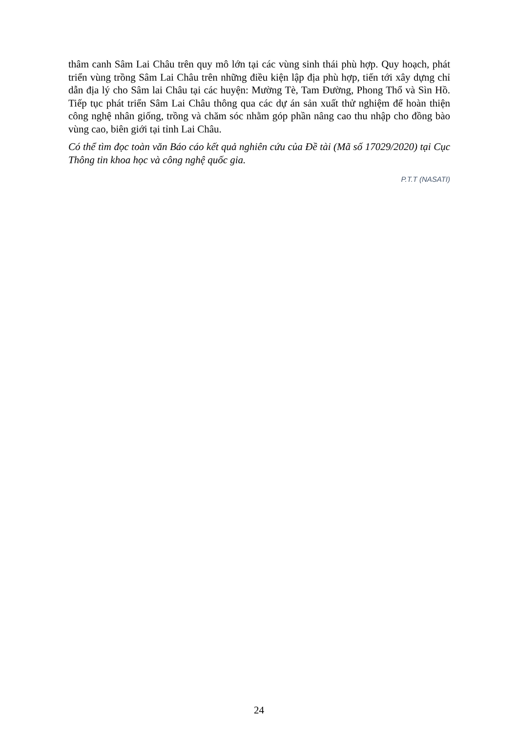thâm canh Sâm Lai Châu trên quy mô lớn tại các vùng sinh thái phù hợp. Quy hoạch, phát triển vùng trồng Sâm Lai Châu trên những điều kiện lập địa phù hợp, tiến tới xây dựng chỉ dẫn địa lý cho Sâm lai Châu tại các huyện: Mường Tè, Tam Đường, Phong Thổ và Sìn Hồ. Tiếp tục phát triển Sâm Lai Châu thông qua các dự án sản xuất thử nghiệm để hoàn thiện công nghệ nhân giống, trồng và chăm sóc nhằm góp phần nâng cao thu nhập cho đồng bào vùng cao, biên giới tại tỉnh Lai Châu.
Có thể tìm đọc toàn văn Báo cáo kết quả nghiên cứu của Đề tài (Mã số 17029/2020) tại Cục Thông tin khoa học và công nghệ quốc gia.
P.T.T (NASATI)
24